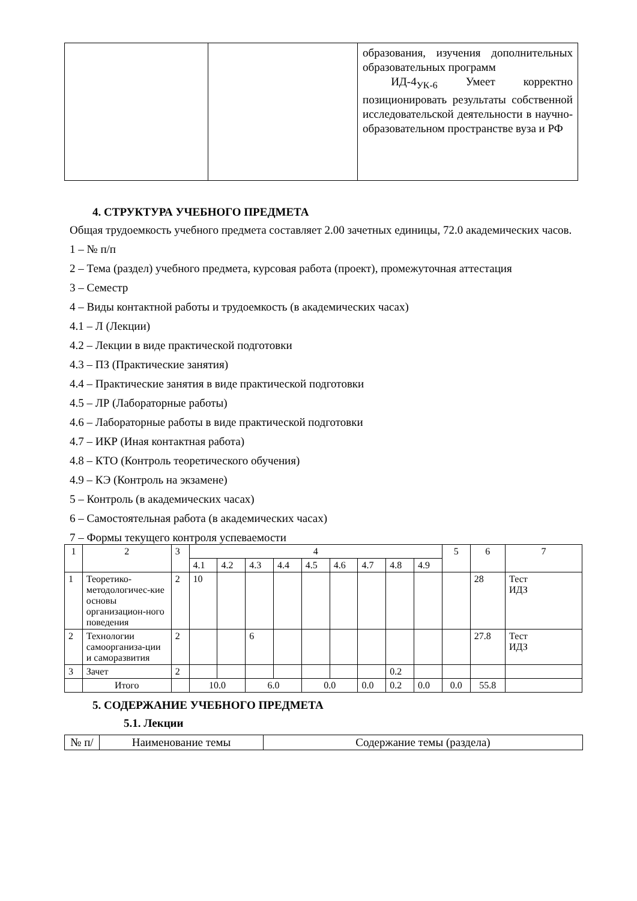| | | образования, изучения дополнительных образовательных программ ИД-4<sub>УК-6</sub> Умеет корректно позиционировать результаты собственной исследовательской деятельности в научно-образовательном пространстве вуза и РФ |
4. СТРУКТУРА УЧЕБНОГО ПРЕДМЕТА
Общая трудоемкость учебного предмета составляет 2.00 зачетных единицы, 72.0 академических часов.
1 – № п/п
2 – Тема (раздел) учебного предмета, курсовая работа (проект), промежуточная аттестация
3 – Семестр
4 – Виды контактной работы и трудоемкость (в академических часах)
4.1 – Л (Лекции)
4.2 – Лекции в виде практической подготовки
4.3 – ПЗ (Практические занятия)
4.4 – Практические занятия в виде практической подготовки
4.5 – ЛР (Лабораторные работы)
4.6 – Лабораторные работы в виде практической подготовки
4.7 – ИКР (Иная контактная работа)
4.8 – КТО (Контроль теоретического обучения)
4.9 – КЭ (Контроль на экзамене)
5 – Контроль (в академических часах)
6 – Самостоятельная работа (в академических часах)
7 – Формы текущего контроля успеваемости
| 1 | 2 | 3 | 4 | | | | | | | | | 5 | 6 | 7 |
| | | | 4.1 | 4.2 | 4.3 | 4.4 | 4.5 | 4.6 | 4.7 | 4.8 | 4.9 | | | |
| 1 | Теоретико-методологичес-кие основы организацион-ного поведения | 2 | 10 | | | | | | | | | | 28 | Тест ИДЗ |
| 2 | Технологии самоорганиза-ции и саморазвития | 2 | | | 6 | | | | | | | | 27.8 | Тест ИДЗ |
| 3 | Зачет | 2 | | | | | | | | 0.2 | | | | |
| | Итого | | 10.0 | | 6.0 | | 0.0 | | 0.0 | 0.2 | 0.0 | 0.0 | 55.8 | |
5. СОДЕРЖАНИЕ УЧЕБНОГО ПРЕДМЕТА
5.1. Лекции
| № п/ | Наименование темы | Содержание темы (раздела) |